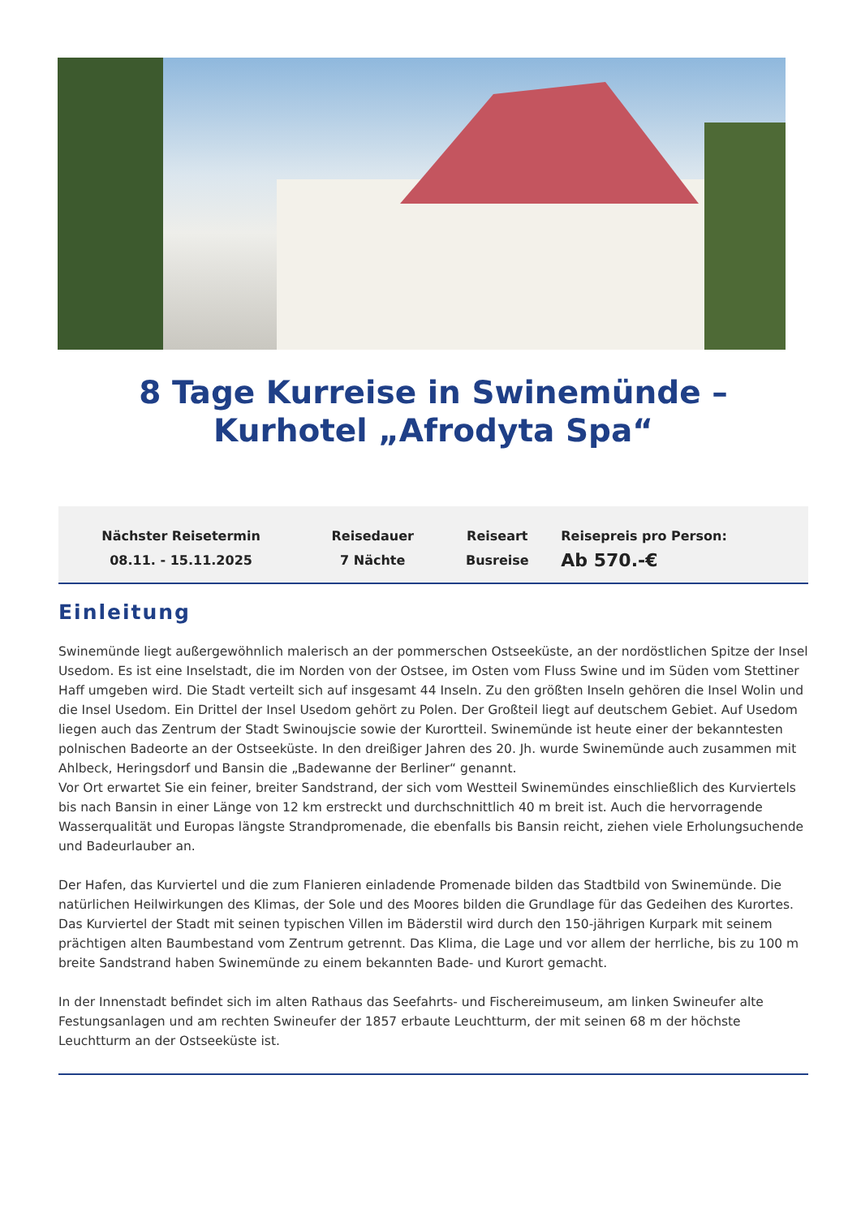8 Tage Kurreise in Swinemünde – Kurhotel „Afrodyta Spa“
| Nächster Reisetermin 08.11. - 15.11.2025 | Reisedauer 7 Nächte | Reiseart Busreise | Reisepreis pro Person: Ab 570.-€ |
Einleitung
Swinemünde liegt außergewöhnlich malerisch an der pommerschen Ostseeküste, an der nordöstlichen Spitze der Insel Usedom. Es ist eine Inselstadt, die im Norden von der Ostsee, im Osten vom Fluss Swine und im Süden vom Stettiner Haff umgeben wird. Die Stadt verteilt sich auf insgesamt 44 Inseln. Zu den größten Inseln gehören die Insel Wolin und die Insel Usedom. Ein Drittel der Insel Usedom gehört zu Polen. Der Großteil liegt auf deutschem Gebiet. Auf Usedom liegen auch das Zentrum der Stadt Swinoujscie sowie der Kurortteil. Swinemünde ist heute einer der bekanntesten polnischen Badeorte an der Ostseeküste. In den dreißiger Jahren des 20. Jh. wurde Swinemünde auch zusammen mit Ahlbeck, Heringsdorf und Bansin die „Badewanne der Berliner“ genannt.
Vor Ort erwartet Sie ein feiner, breiter Sandstrand, der sich vom Westteil Swinemündes einschließlich des Kurviertels bis nach Bansin in einer Länge von 12 km erstreckt und durchschnittlich 40 m breit ist. Auch die hervorragende Wasserqualität und Europas längste Strandpromenade, die ebenfalls bis Bansin reicht, ziehen viele Erholungsuchende und Badeurlauber an.
Der Hafen, das Kurviertel und die zum Flanieren einladende Promenade bilden das Stadtbild von Swinemünde. Die natürlichen Heilwirkungen des Klimas, der Sole und des Moores bilden die Grundlage für das Gedeihen des Kurortes. Das Kurviertel der Stadt mit seinen typischen Villen im Bäderstil wird durch den 150-jährigen Kurpark mit seinem prächtigen alten Baumbestand vom Zentrum getrennt. Das Klima, die Lage und vor allem der herrliche, bis zu 100 m breite Sandstrand haben Swinemünde zu einem bekannten Bade- und Kurort gemacht.
In der Innenstadt befindet sich im alten Rathaus das Seefahrts- und Fischereimuseum, am linken Swineufer alte Festungsanlagen und am rechten Swineufer der 1857 erbaute Leuchtturm, der mit seinen 68 m der höchste Leuchtturm an der Ostseeküste ist.